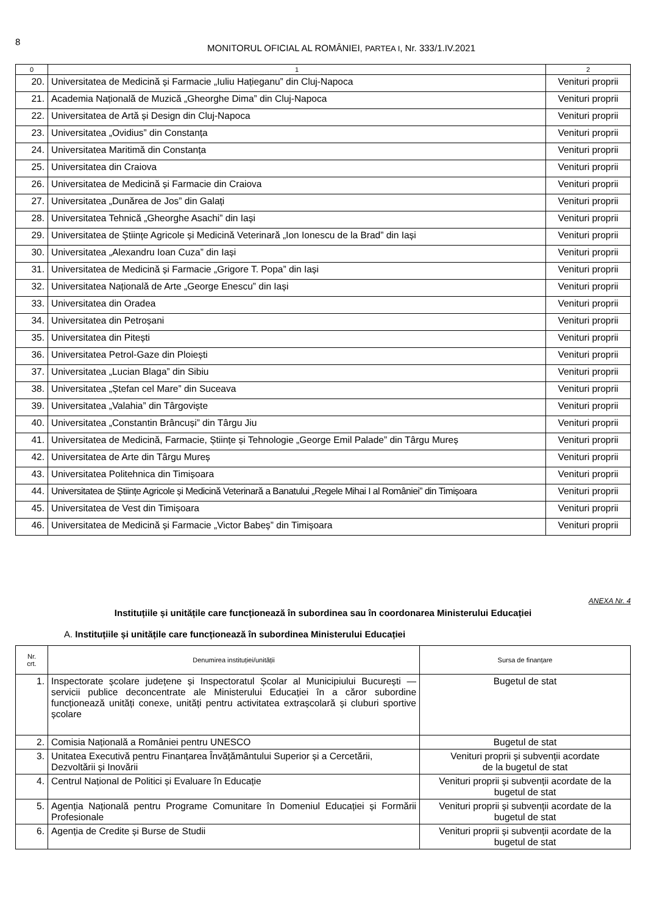8
MONITORUL OFICIAL AL ROMÂNIEI, PARTEA I, Nr. 333/1.IV.2021
| 0 | 1 | 2 |
| --- | --- | --- |
| 20. | Universitatea de Medicină și Farmacie „Iuliu Hațieganu” din Cluj-Napoca | Venituri proprii |
| 21. | Academia Națională de Muzică „Gheorghe Dima” din Cluj-Napoca | Venituri proprii |
| 22. | Universitatea de Artă și Design din Cluj-Napoca | Venituri proprii |
| 23. | Universitatea „Ovidius” din Constanța | Venituri proprii |
| 24. | Universitatea Maritimă din Constanța | Venituri proprii |
| 25. | Universitatea din Craiova | Venituri proprii |
| 26. | Universitatea de Medicină și Farmacie din Craiova | Venituri proprii |
| 27. | Universitatea „Dunărea de Jos” din Galați | Venituri proprii |
| 28. | Universitatea Tehnică „Gheorghe Asachi” din Iași | Venituri proprii |
| 29. | Universitatea de Științe Agricole și Medicină Veterinară „Ion Ionescu de la Brad” din Iași | Venituri proprii |
| 30. | Universitatea „Alexandru Ioan Cuza” din Iași | Venituri proprii |
| 31. | Universitatea de Medicină și Farmacie „Grigore T. Popa” din Iași | Venituri proprii |
| 32. | Universitatea Națională de Arte „George Enescu” din Iași | Venituri proprii |
| 33. | Universitatea din Oradea | Venituri proprii |
| 34. | Universitatea din Petroșani | Venituri proprii |
| 35. | Universitatea din Pitești | Venituri proprii |
| 36. | Universitatea Petrol-Gaze din Ploiești | Venituri proprii |
| 37. | Universitatea „Lucian Blaga” din Sibiu | Venituri proprii |
| 38. | Universitatea „Ștefan cel Mare” din Suceava | Venituri proprii |
| 39. | Universitatea „Valahia” din Târgoviște | Venituri proprii |
| 40. | Universitatea „Constantin Brâncuși” din Târgu Jiu | Venituri proprii |
| 41. | Universitatea de Medicină, Farmacie, Științe și Tehnologie „George Emil Palade” din Târgu Mureș | Venituri proprii |
| 42. | Universitatea de Arte din Târgu Mureș | Venituri proprii |
| 43. | Universitatea Politehnica din Timișoara | Venituri proprii |
| 44. | Universitatea de Științe Agricole și Medicină Veterinară a Banatului „Regele Mihai I al României” din Timișoara | Venituri proprii |
| 45. | Universitatea de Vest din Timișoara | Venituri proprii |
| 46. | Universitatea de Medicină și Farmacie „Victor Babeș” din Timișoara | Venituri proprii |
ANEXA Nr. 4
Instituțiile și unitățile care funcționează în subordinea sau în coordonarea Ministerului Educației
A. Instituțiile și unitățile care funcționează în subordinea Ministerului Educației
| Nr. crt. | Denumirea instituției/unității | Sursa de finanțare |
| --- | --- | --- |
| 1. | Inspectorate școlare județene și Inspectoratul Școlar al Municipiului București — servicii publice deconcentrate ale Ministerului Educației în a căror subordine funcționează unități conexe, unități pentru activitatea extrașcolară și cluburi sportive școlare | Bugetul de stat |
| 2. | Comisia Națională a României pentru UNESCO | Bugetul de stat |
| 3. | Unitatea Executivă pentru Finanțarea Învățământului Superior și a Cercetării, Dezvoltării și Inovării | Venituri proprii și subvenții acordate de la bugetul de stat |
| 4. | Centrul Național de Politici și Evaluare în Educație | Venituri proprii și subvenții acordate de la bugetul de stat |
| 5. | Agenția Națională pentru Programe Comunitare în Domeniul Educației și Formării Profesionale | Venituri proprii și subvenții acordate de la bugetul de stat |
| 6. | Agenția de Credite și Burse de Studii | Venituri proprii și subvenții acordate de la bugetul de stat |